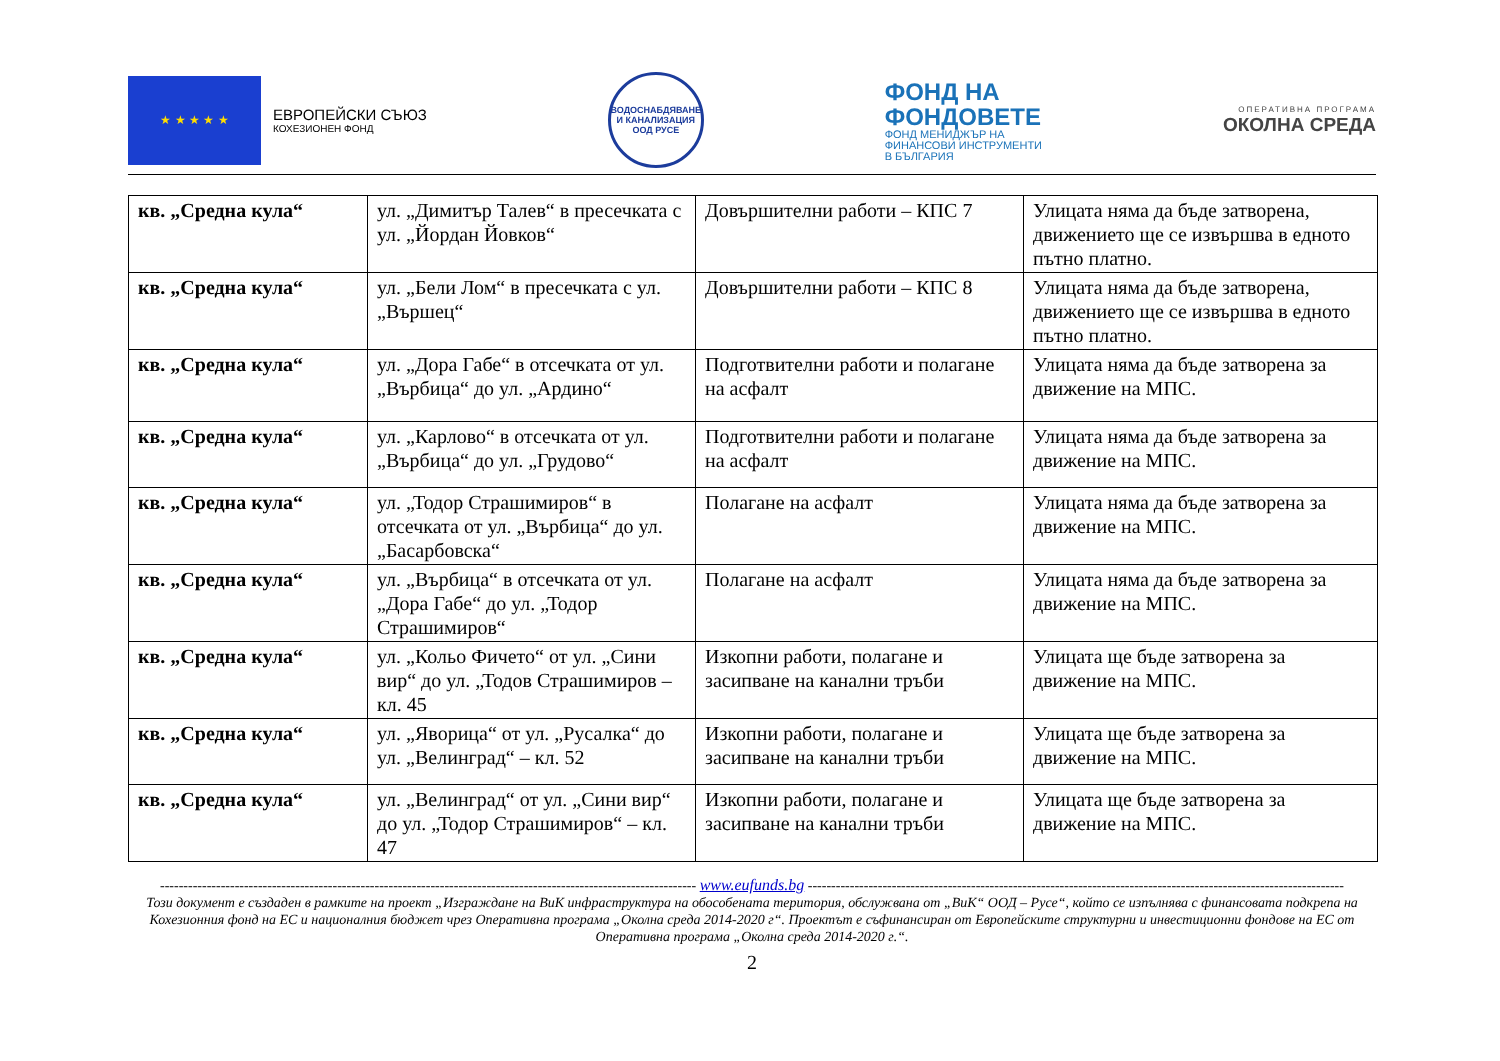★ ★ ★ ★ ★
ЕВРОПЕЙСКИ СЪЮЗ
КОХЕЗИОНЕН ФОНД
ВОДОСНАБДЯВАНЕ И КАНАЛИЗАЦИЯ ООД РУСЕ
ФОНД НА
ФОНДОВЕТЕ
ФОНД МЕНИДЖЪР НА
ФИНАНСОВИ ИНСТРУМЕНТИ
В БЪЛГАРИЯ
ОПЕРАТИВНА ПРОГРАМА
ОКОЛНА СРЕДА
| кв. „Средна кула“ | ул. „Димитър Талев“ в пресечката с ул. „Йордан Йовков“ | Довършителни работи – КПС 7 | Улицата няма да бъде затворена, движението ще се извършва в едното пътно платно. |
| кв. „Средна кула“ | ул. „Бели Лом“ в пресечката с ул. „Вършец“ | Довършителни работи – КПС 8 | Улицата няма да бъде затворена, движението ще се извършва в едното пътно платно. |
| кв. „Средна кула“ | ул. „Дора Габе“ в отсечката от ул. „Върбица“ до ул. „Ардино“ | Подготвителни работи и полагане на асфалт | Улицата няма да бъде затворена за движение на МПС. |
| кв. „Средна кула“ | ул. „Карлово“ в отсечката от ул. „Върбица“ до ул. „Грудово“ | Подготвителни работи и полагане на асфалт | Улицата няма да бъде затворена за движение на МПС. |
| кв. „Средна кула“ | ул. „Тодор Страшимиров“ в отсечката от ул. „Върбица“ до ул. „Басарбовска“ | Полагане на асфалт | Улицата няма да бъде затворена за движение на МПС. |
| кв. „Средна кула“ | ул. „Върбица“ в отсечката от ул. „Дора Габе“ до ул. „Тодор Страшимиров“ | Полагане на асфалт | Улицата няма да бъде затворена за движение на МПС. |
| кв. „Средна кула“ | ул. „Кольо Фичето“ от ул. „Сини вир“ до ул. „Тодов Страшимиров – кл. 45 | Изкопни работи, полагане и засипване на канални тръби | Улицата ще бъде затворена за движение на МПС. |
| кв. „Средна кула“ | ул. „Яворица“ от ул. „Русалка“ до ул. „Велинград“ – кл. 52 | Изкопни работи, полагане и засипване на канални тръби | Улицата ще бъде затворена за движение на МПС. |
| кв. „Средна кула“ | ул. „Велинград“ от ул. „Сини вир“ до ул. „Тодор Страшимиров“ – кл. 47 | Изкопни работи, полагане и засипване на канални тръби | Улицата ще бъде затворена за движение на МПС. |
------------------------------------------------------------------------------------------------------------------- www.eufunds.bg -------------------------------------------------------------------------------------------------------------------
Този документ е създаден в рамките на проект „Изграждане на ВиК инфраструктура на обособената територия, обслужвана от „ВиК“ ООД – Русе“, който се изпълнява с финансовата подкрепа на Кохезионния фонд на ЕС и националния бюджет чрез Оперативна програма „Околна среда 2014-2020 г“. Проектът е съфинансиран от Европейските структурни и инвестиционни фондове на ЕС от Оперативна програма „Околна среда 2014-2020 г.“.
2